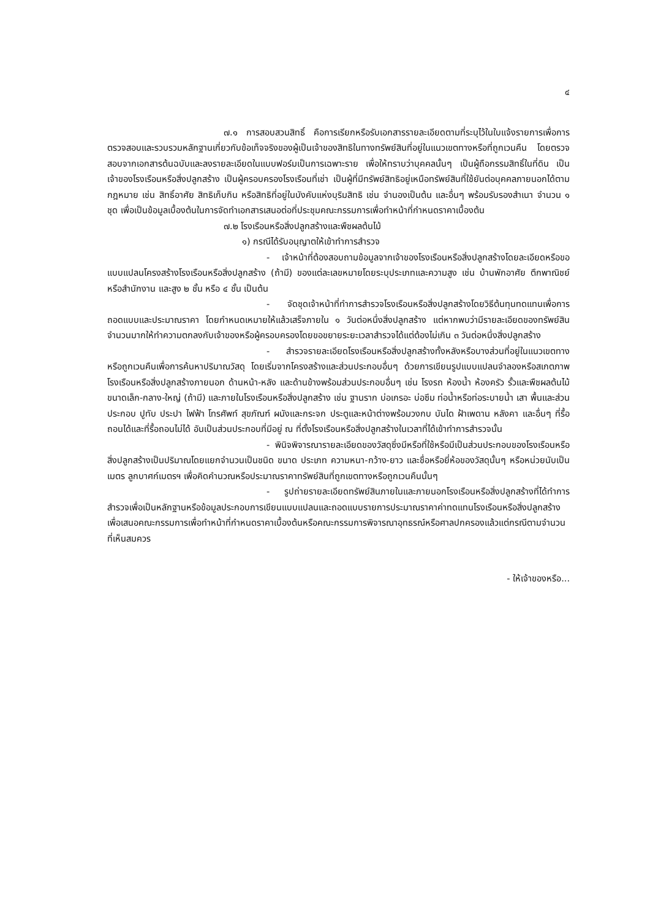๔
๗.๑ การสอบสวนสิทธิ์ คือการเรียกหรือรับเอกสารรายละเอียดตามที่ระบุไว้ในใบแจ้งรายการเพื่อการตรวจสอบและรวบรวมหลักฐานเกี่ยวกับข้อเท็จจริงของผู้เป็นเจ้าของสิทธิในทางทรัพย์สินที่อยู่ในแนวเขตทางหรือที่ถูกเวนคืน โดยตรวจสอบจากเอกสารต้นฉบับและลงรายละเอียดในแบบฟอร์มเป็นการเฉพาะราย เพื่อให้ทราบว่าบุคคลนั้นๆ เป็นผู้ถือกรรมสิทธิ์ในที่ดิน เป็นเจ้าของโรงเรือนหรือสิ่งปลูกสร้าง เป็นผู้ครอบครองโรงเรือนที่เช่า เป็นผู้ที่มีทรัพย์สิทธิอยู่เหนือทรัพย์สินที่ใช้ยันต่อบุคคลภายนอกได้ตามกฎหมาย เช่น สิทธิ์อาศัย สิทธิเก็บกิน หรือสิทธิที่อยู่ในบังคับแห่งบุริมสิทธิ เช่น จำนองเป็นต้น และอื่นๆ พร้อมรับรองสำเนา จำนวน ๑ ชุด เพื่อเป็นข้อมูลเบื้องต้นในการจัดทำเอกสารเสนอต่อที่ประชุมคณะกรรมการเพื่อทำหน้าที่กำหนดราคาเบื้องต้น
๗.๒ โรงเรือนหรือสิ่งปลูกสร้างและพืชผลต้นไม้
๑) กรณีได้รับอนุญาตให้เข้าทำการสำรวจ
- เจ้าหน้าที่ต้องสอบถามข้อมูลจากเจ้าของโรงเรือนหรือสิ่งปลูกสร้างโดยละเอียดหรือขอแบบแปลนโครงสร้างโรงเรือนหรือสิ่งปลูกสร้าง (ถ้ามี) ของแต่ละเลขหมายโดยระบุประเภทและความสูง เช่น บ้านพักอาศัย ตึกพาณิชย์หรือสำนักงาน และสูง ๒ ชั้น หรือ ๔ ชั้น เป็นต้น
- จัดชุดเจ้าหน้าที่ทำการสำรวจโรงเรือนหรือสิ่งปลูกสร้างโดยวิธีต้นทุนทดแทนเพื่อการถอดแบบและประมาณราคา โดยกำหนดเหมายให้แล้วเสร็จภายใน ๑ วันต่อหนึ่งสิ่งปลูกสร้าง แต่หากพบว่ามีรายละเอียดของทรัพย์สินจำนวนมากให้ทำความตกลงกับเจ้าของหรือผู้ครอบครองโดยขอขยายระยะเวลาสำรวจได้แต่ต้องไม่เกิน ๓ วันต่อหนึ่งสิ่งปลูกสร้าง
- สำรวจรายละเอียดโรงเรือนหรือสิ่งปลูกสร้างทั้งหลังหรือบางส่วนที่อยู่ในแนวเขตทางหรือถูกเวนคืนเพื่อการค้นหาปริมาณวัสดุ โดยเริ่มจากโครงสร้างและส่วนประกอบอื่นๆ ด้วยการเขียนรูปแบบแปลนจำลองหรือสเกตภาพโรงเรือนหรือสิ่งปลูกสร้างภายนอก ด้านหน้า-หลัง และด้านข้างพร้อมส่วนประกอบอื่นๆ เช่น โรงรถ ห้องน้ำ ห้องครัว รั้วและพืชผลต้นไม้ขนาดเล็ก-กลาง-ใหญ่ (ถ้ามี) และภายในโรงเรือนหรือสิ่งปลูกสร้าง เช่น ฐานราก บ่อเกรอะ บ่อซึม ท่อน้ำหรือท่อระบายน้ำ เสา พื้นและส่วนประกอบ ปูทับ ประปา ไฟฟ้า โทรศัพท์ สุขภัณฑ์ ผนังและกระจก ประตูและหน้าต่างพร้อมวงกบ บันได ฝ้าเพดาน หลังคา และอื่นๆ ที่รื้อถอนได้และที่รื้อถอนไม่ได้ อันเป็นส่วนประกอบที่มีอยู่ ณ ที่ตั้งโรงเรือนหรือสิ่งปลูกสร้างในเวลาที่ได้เข้าทำการสำรวจนั้น
- พินิจพิจารณารายละเอียดของวัสดุซึ่งมีหรือที่ใช้หรือมีเป็นส่วนประกอบของโรงเรือนหรือสิ่งปลูกสร้างเป็นปริมาณโดยแยกจำนวนเป็นชนิด ขนาด ประเภท ความหนา-กว้าง-ยาว และชื่อหรือยี่ห้อของวัสดุนั้นๆ หรือหน่วยนับเป็นเมตร ลูกบาศก์เมตรฯ เพื่อคิดคำนวณหรือประมาณราคาทรัพย์สินที่ถูกเขตทางหรือถูกเวนคืนนั้นๆ
- รูปถ่ายรายละเอียดทรัพย์สินภายในและภายนอกโรงเรือนหรือสิ่งปลูกสร้างที่ได้ทำการสำรวจเพื่อเป็นหลักฐานหรือข้อมูลประกอบการเขียนแบบแปลนและถอดแบบรายการประมาณราคาค่าทดแทนโรงเรือนหรือสิ่งปลูกสร้างเพื่อเสนอคณะกรรมการเพื่อทำหน้าที่กำหนดราคาเบื้องต้นหรือคณะกรรมการพิจารณาอุทธรณ์หรือศาลปกครองแล้วแต่กรณีตามจำนวนที่เห็นสมควร
- ให้เจ้าของหรือ...